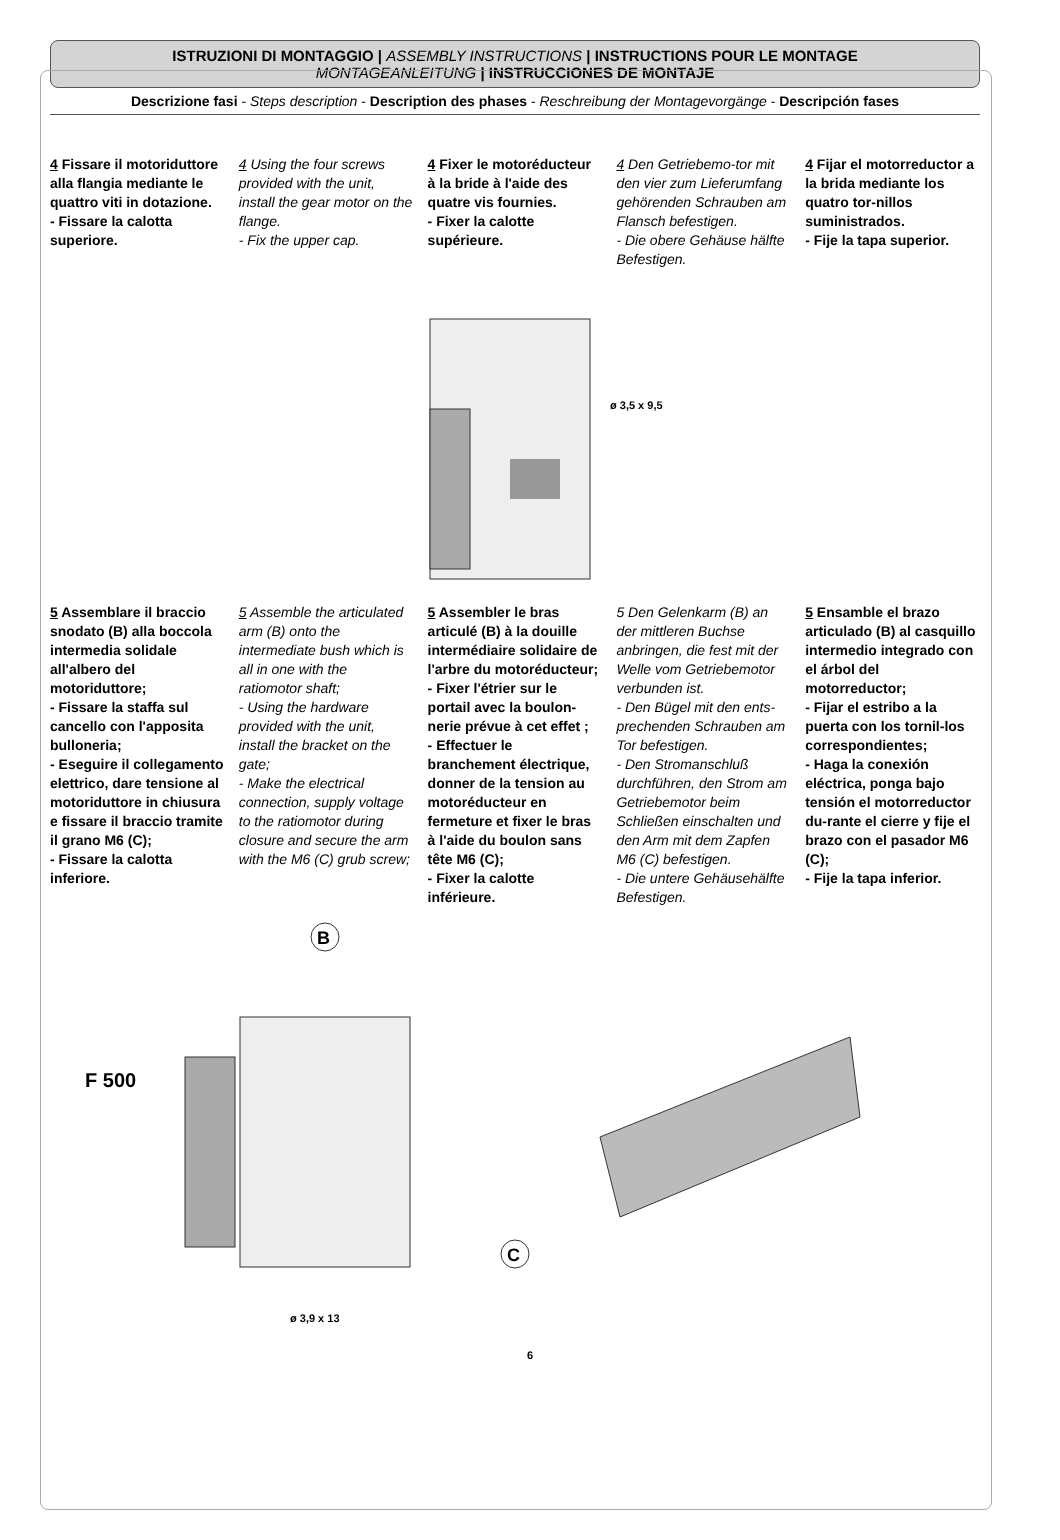ISTRUZIONI DI MONTAGGIO | ASSEMBLY INSTRUCTIONS | INSTRUCTIONS POUR LE MONTAGE
MONTAGEANLEITUNG | INSTRUCCIONES DE MONTAJE
Descrizione fasi - Steps description - Description des phases - Reschreibung der Montagevorgänge - Descripción fases
4 Fissare il motoriduttore alla flangia mediante le quattro viti in dotazione.
- Fissare la calotta superiore.
4 Using the four screws provided with the unit, install the gear motor on the flange.
- Fix the upper cap.
4 Fixer le motoréducteur à la bride à l'aide des quatre vis fournies.
- Fixer la calotte supérieure.
4 Den Getriebemo-tor mit den vier zum Lieferumfang gehörenden Schrauben am Flansch befestigen.
- Die obere Gehäuse hälfte Befestigen.
4 Fijar el motorreductor a la brida mediante los quatro tor-nillos suministrados.
- Fije la tapa superior.
ø 3,5 x 9,5
5 Assemblare il braccio snodato (B) alla boccola intermedia solidale all'albero del motoriduttore;
- Fissare la staffa sul cancello con l'apposita bulloneria;
- Eseguire il collegamento elettrico, dare tensione al motoriduttore in chiusura e fissare il braccio tramite il grano M6 (C);
- Fissare la calotta inferiore.
5 Assemble the articulated arm (B) onto the intermediate bush which is all in one with the ratiomotor shaft;
- Using the hardware provided with the unit, install the bracket on the gate;
- Make the electrical connection, supply voltage to the ratiomotor during closure and secure the arm with the M6 (C) grub screw;
5 Assembler le bras articulé (B) à la douille intermédiaire solidaire de l'arbre du motoréducteur;
- Fixer l'étrier sur le portail avec la boulon-nerie prévue à cet effet ;
- Effectuer le branchement électrique, donner de la tension au motoréducteur en fermeture et fixer le bras à l'aide du boulon sans tête M6 (C);
- Fixer la calotte inférieure.
5 Den Gelenkarm (B) an der mittleren Buchse anbringen, die fest mit der Welle vom Getriebemotor verbunden ist.
- Den Bügel mit den ents-prechenden Schrauben am Tor befestigen.
- Den Stromanschluß durchführen, den Strom am Getriebemotor beim Schließen einschalten und den Arm mit dem Zapfen M6 (C) befestigen.
- Die untere Gehäusehälfte Befestigen.
5 Ensamble el brazo articulado (B) al casquillo intermedio integrado con el árbol del motorreductor;
- Fijar el estribo a la puerta con los tornil-los correspondientes;
- Haga la conexión eléctrica, ponga bajo tensión el motorreductor du-rante el cierre y fije el brazo con el pasador M6 (C);
- Fije la tapa inferior.
F 500
B
C
ø 3,9 x 13
6